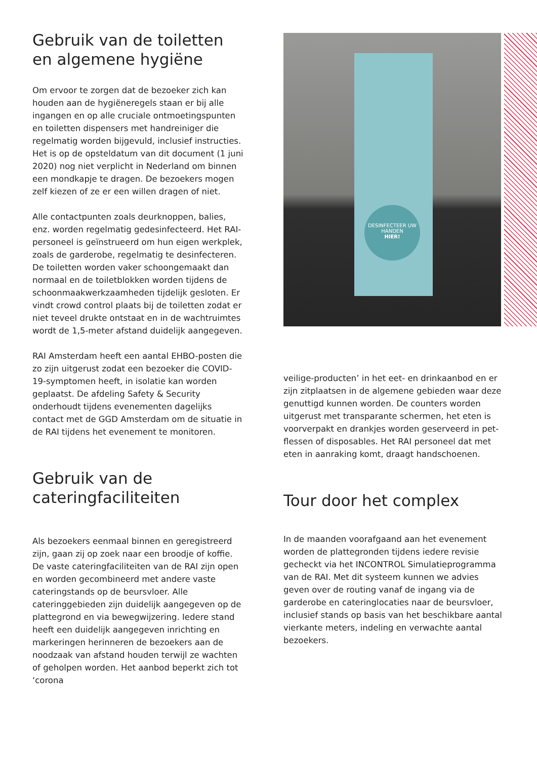Gebruik van de toiletten en algemene hygiëne
Om ervoor te zorgen dat de bezoeker zich kan houden aan de hygiëneregels staan er bij alle ingangen en op alle cruciale ontmoetingspunten en toiletten dispensers met handreiniger die regelmatig worden bijgevuld, inclusief instructies. Het is op de opsteldatum van dit document (1 juni 2020) nog niet verplicht in Nederland om binnen een mondkapje te dragen. De bezoekers mogen zelf kiezen of ze er een willen dragen of niet.
Alle contactpunten zoals deurknoppen, balies, enz. worden regelmatig gedesinfecteerd. Het RAI-personeel is geïnstrueerd om hun eigen werkplek, zoals de garderobe, regelmatig te desinfecteren. De toiletten worden vaker schoongemaakt dan normaal en de toiletblokken worden tijdens de schoonmaakwerkzaamheden tijdelijk gesloten. Er vindt crowd control plaats bij de toiletten zodat er niet teveel drukte ontstaat en in de wachtruimtes wordt de 1,5-meter afstand duidelijk aangegeven.
RAI Amsterdam heeft een aantal EHBO-posten die zo zijn uitgerust zodat een bezoeker die COVID-19-symptomen heeft, in isolatie kan worden geplaatst. De afdeling Safety & Security onderhoudt tijdens evenementen dagelijks contact met de GGD Amsterdam om de situatie in de RAI tijdens het evenement te monitoren.
Gebruik van de cateringfaciliteiten
Als bezoekers eenmaal binnen en geregistreerd zijn, gaan zij op zoek naar een broodje of koffie. De vaste cateringfaciliteiten van de RAI zijn open en worden gecombineerd met andere vaste cateringstands op de beursvloer. Alle cateringgebieden zijn duidelijk aangegeven op de plattegrond en via bewegwijzering. Iedere stand heeft een duidelijk aangegeven inrichting en markeringen herinneren de bezoekers aan de noodzaak van afstand houden terwijl ze wachten of geholpen worden. Het aanbod beperkt zich tot ‘corona
DESINFECTEER UW HANDEN
HIER!
veilige-producten’ in het eet- en drinkaanbod en er zijn zitplaatsen in de algemene gebieden waar deze genuttigd kunnen worden. De counters worden uitgerust met transparante schermen, het eten is voorverpakt en drankjes worden geserveerd in pet-flessen of disposables. Het RAI personeel dat met eten in aanraking komt, draagt handschoenen.
Tour door het complex
In de maanden voorafgaand aan het evenement worden de plattegronden tijdens iedere revisie gecheckt via het INCONTROL Simulatieprogramma van de RAI. Met dit systeem kunnen we advies geven over de routing vanaf de ingang via de garderobe en cateringlocaties naar de beursvloer, inclusief stands op basis van het beschikbare aantal vierkante meters, indeling en verwachte aantal bezoekers.